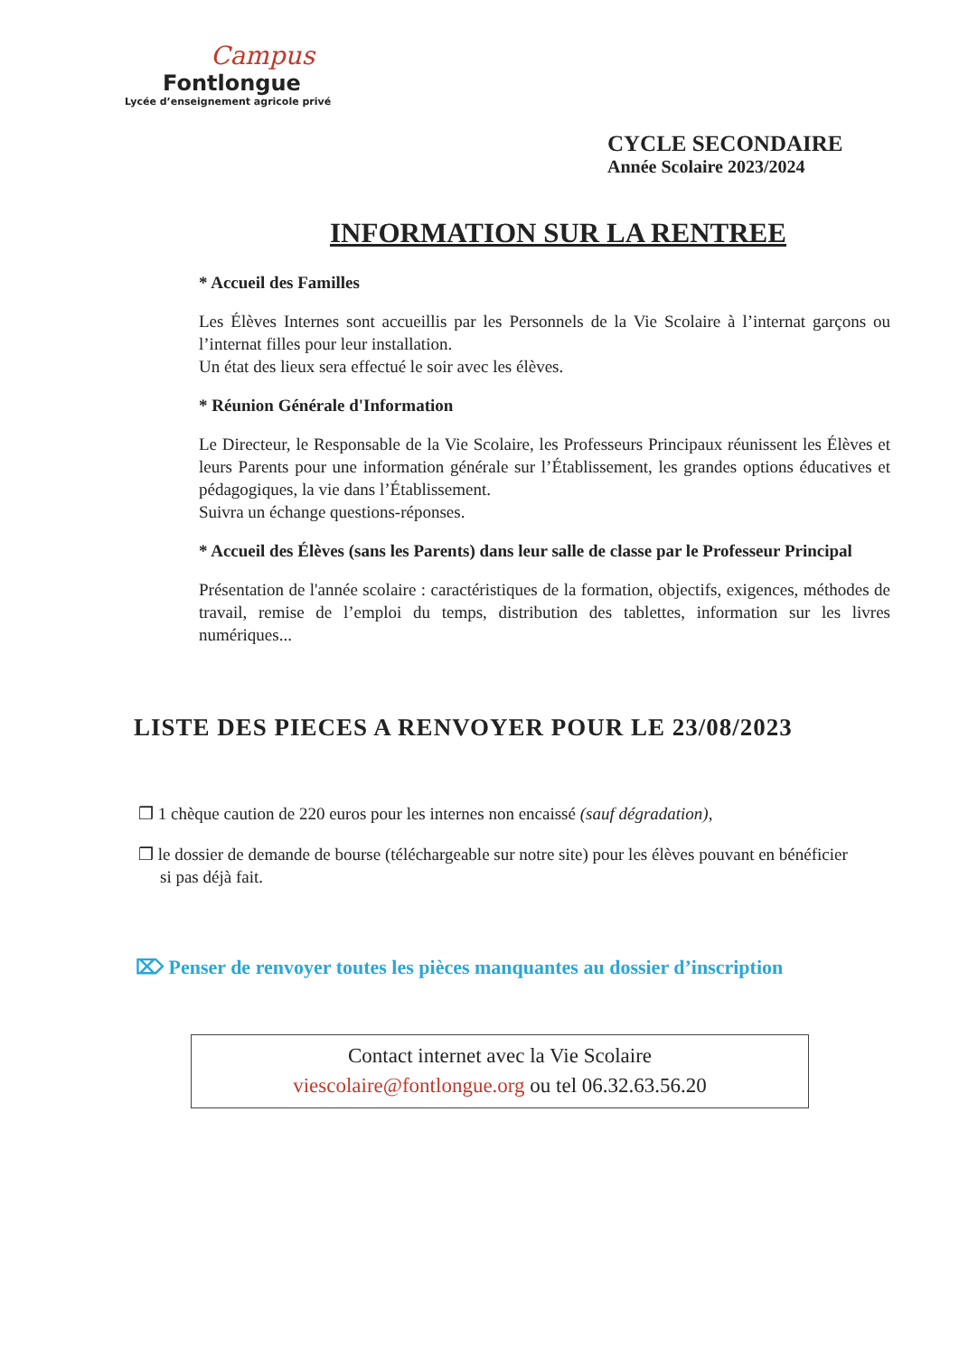Campus
Fontlongue
Lycée d’enseignement agricole privé
CYCLE SECONDAIRE
Année Scolaire 2023/2024
INFORMATION SUR LA RENTREE
* Accueil des Familles
Les Élèves Internes sont accueillis par les Personnels de la Vie Scolaire à l’internat garçons ou l’internat filles pour leur installation.
Un état des lieux sera effectué le soir avec les élèves.
* Réunion Générale d'Information
Le Directeur, le Responsable de la Vie Scolaire, les Professeurs Principaux réunissent les Élèves et leurs Parents pour une information générale sur l’Établissement, les grandes options éducatives et pédagogiques, la vie dans l’Établissement.
Suivra un échange questions-réponses.
* Accueil des Élèves (sans les Parents) dans leur salle de classe par le Professeur Principal
Présentation de l'année scolaire : caractéristiques de la formation, objectifs, exigences, méthodes de travail, remise de l’emploi du temps, distribution des tablettes, information sur les livres numériques...
LISTE DES PIECES A RENVOYER POUR LE 23/08/2023
❒ 1 chèque caution de 220 euros pour les internes non encaissé (sauf dégradation),
❒ le dossier de demande de bourse (téléchargeable sur notre site) pour les élèves pouvant en bénéficier si pas déjà fait.
⌦ Penser de renvoyer toutes les pièces manquantes au dossier d’inscription
Contact internet avec la Vie Scolaire
viescolaire@fontlongue.org ou tel 06.32.63.56.20